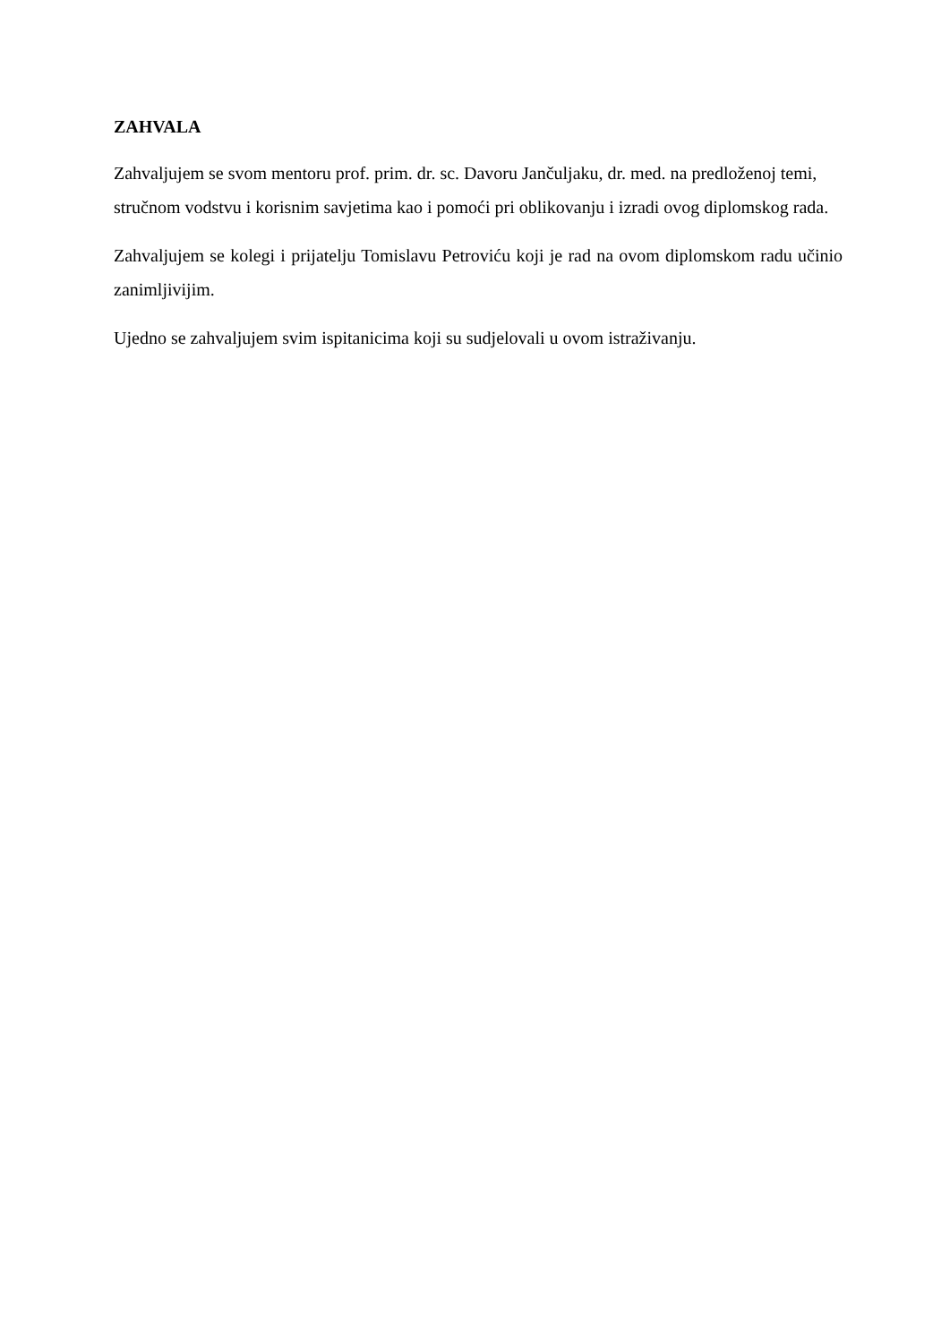ZAHVALA
Zahvaljujem se svom mentoru prof. prim. dr. sc. Davoru Jančuljaku, dr. med. na predloženoj temi, stručnom vodstvu i korisnim savjetima kao i pomoći pri oblikovanju i izradi ovog diplomskog rada.
Zahvaljujem se kolegi i prijatelju Tomislavu Petroviću koji je rad na ovom diplomskom radu učinio zanimljivijim.
Ujedno se zahvaljujem svim ispitanicima koji su sudjelovali u ovom istraživanju.